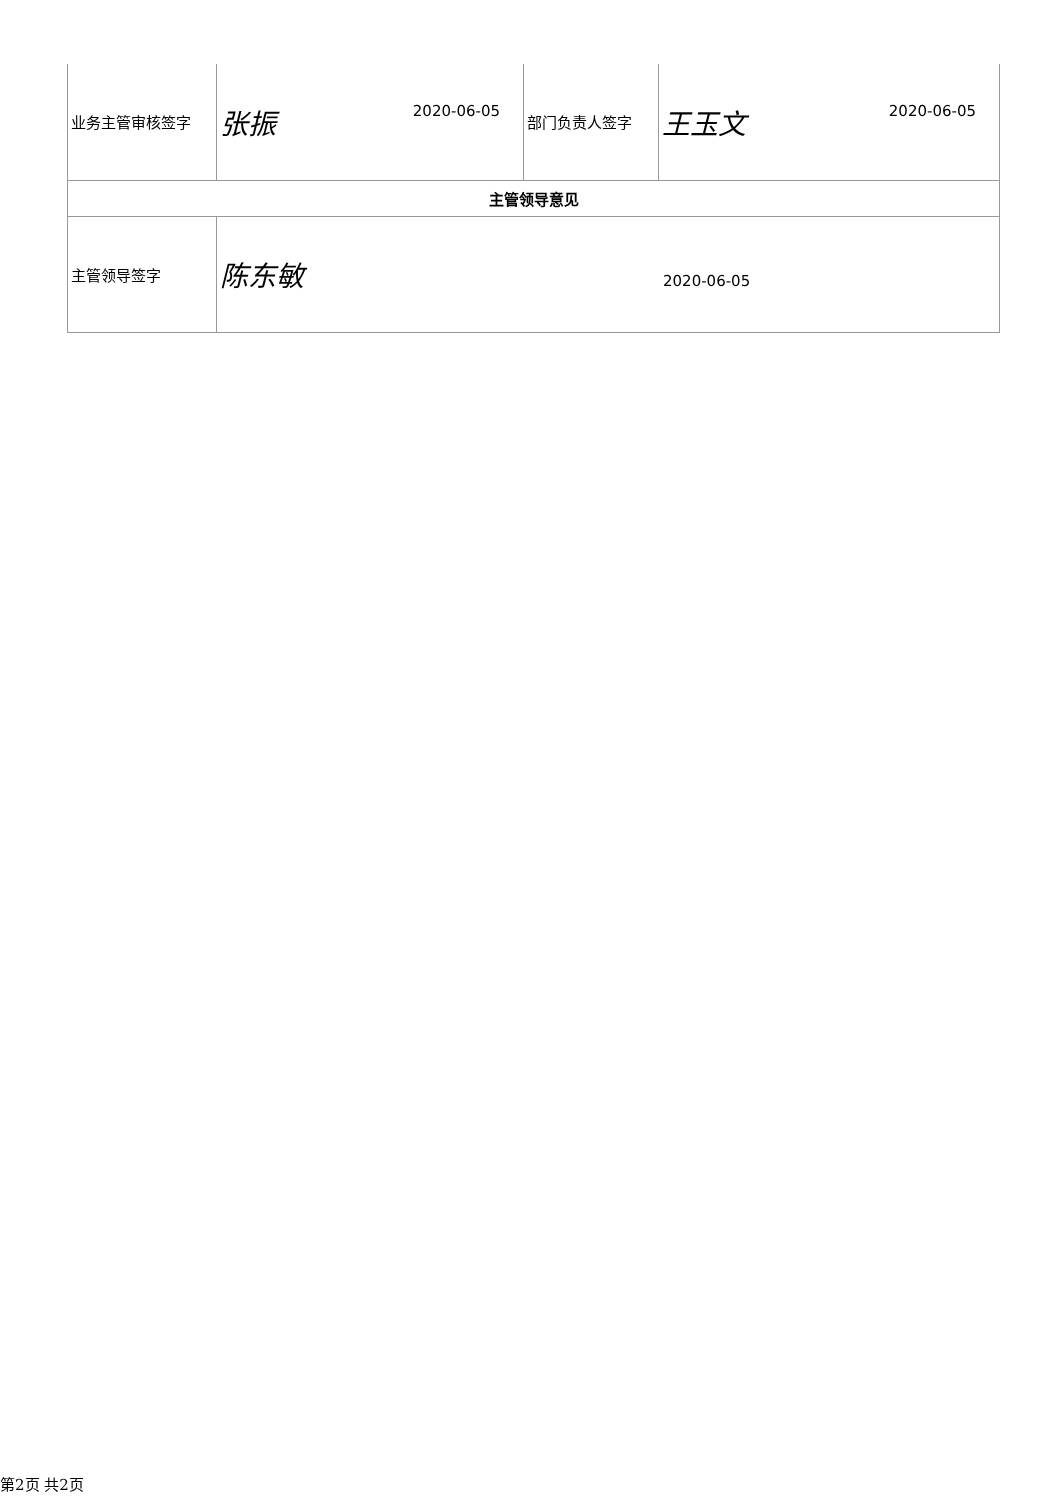| 业务主管审核签字 | 张振 2020-06-05 | 部门负责人签字 | 王玉文 2020-06-05 |
| 主管领导意见 | | | |
| 主管领导签字 | 陈东敏 2020-06-05 | | |
第2页 共2页